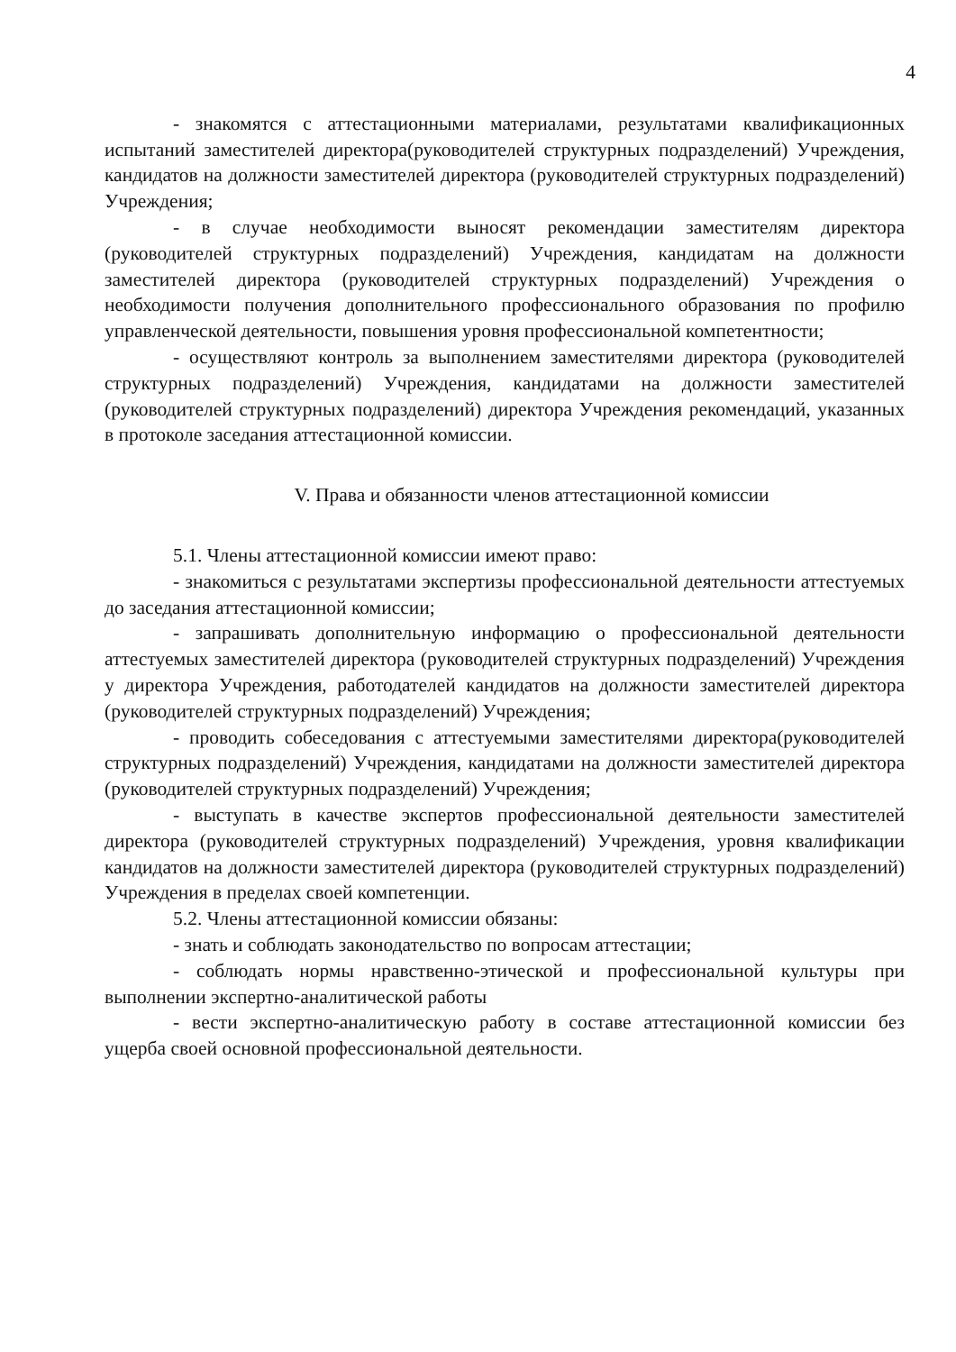4
- знакомятся с аттестационными материалами, результатами квалификационных испытаний заместителей директора(руководителей структурных подразделений) Учреждения, кандидатов на должности заместителей директора (руководителей структурных подразделений) Учреждения;
- в случае необходимости выносят рекомендации заместителям директора (руководителей структурных подразделений) Учреждения, кандидатам на должности заместителей директора (руководителей структурных подразделений) Учреждения о необходимости получения дополнительного профессионального образования по профилю управленческой деятельности, повышения уровня профессиональной компетентности;
- осуществляют контроль за выполнением заместителями директора (руководителей структурных подразделений) Учреждения, кандидатами на должности заместителей (руководителей структурных подразделений) директора Учреждения рекомендаций, указанных в протоколе заседания аттестационной комиссии.
V. Права и обязанности членов аттестационной комиссии
5.1. Члены аттестационной комиссии имеют право:
- знакомиться с результатами экспертизы профессиональной деятельности аттестуемых до заседания аттестационной комиссии;
- запрашивать дополнительную информацию о профессиональной деятельности аттестуемых заместителей директора (руководителей структурных подразделений) Учреждения у директора Учреждения, работодателей кандидатов на должности заместителей директора (руководителей структурных подразделений) Учреждения;
- проводить собеседования с аттестуемыми заместителями директора(руководителей структурных подразделений) Учреждения, кандидатами на должности заместителей директора (руководителей структурных подразделений) Учреждения;
- выступать в качестве экспертов профессиональной деятельности заместителей директора (руководителей структурных подразделений) Учреждения, уровня квалификации кандидатов на должности заместителей директора (руководителей структурных подразделений) Учреждения в пределах своей компетенции.
5.2. Члены аттестационной комиссии обязаны:
- знать и соблюдать законодательство по вопросам аттестации;
- соблюдать нормы нравственно-этической и профессиональной культуры при выполнении экспертно-аналитической работы
- вести экспертно-аналитическую работу в составе аттестационной комиссии без ущерба своей основной профессиональной деятельности.